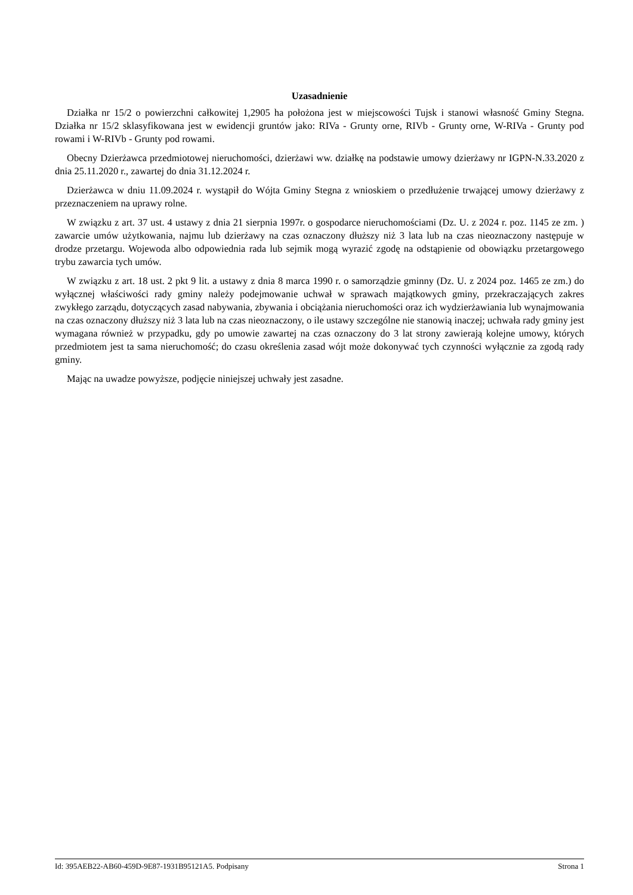Uzasadnienie
Działka nr 15/2 o powierzchni całkowitej 1,2905 ha położona jest w miejscowości Tujsk i stanowi własność Gminy Stegna. Działka nr 15/2 sklasyfikowana jest w ewidencji gruntów jako: RIVa - Grunty orne, RIVb - Grunty orne, W-RIVa - Grunty pod rowami i W-RIVb - Grunty pod rowami.
Obecny Dzierżawca przedmiotowej nieruchomości, dzierżawi ww. działkę na podstawie umowy dzierżawy nr IGPN-N.33.2020 z dnia 25.11.2020 r., zawartej do dnia 31.12.2024 r.
Dzierżawca w dniu 11.09.2024 r. wystąpił do Wójta Gminy Stegna z wnioskiem o przedłużenie trwającej umowy dzierżawy z przeznaczeniem na uprawy rolne.
W związku z art. 37 ust. 4 ustawy z dnia 21 sierpnia 1997r. o gospodarce nieruchomościami (Dz. U. z 2024 r. poz. 1145 ze zm. ) zawarcie umów użytkowania, najmu lub dzierżawy na czas oznaczony dłuższy niż 3 lata lub na czas nieoznaczony następuje w drodze przetargu. Wojewoda albo odpowiednia rada lub sejmik mogą wyrazić zgodę na odstąpienie od obowiązku przetargowego trybu zawarcia tych umów.
W związku z art. 18 ust. 2 pkt 9 lit. a ustawy z dnia 8 marca 1990 r. o samorządzie gminny (Dz. U. z 2024 poz. 1465 ze zm.) do wyłącznej właściwości rady gminy należy podejmowanie uchwał w sprawach majątkowych gminy, przekraczających zakres zwykłego zarządu, dotyczących zasad nabywania, zbywania i obciążania nieruchomości oraz ich wydzierżawiania lub wynajmowania na czas oznaczony dłuższy niż 3 lata lub na czas nieoznaczony, o ile ustawy szczególne nie stanowią inaczej; uchwała rady gminy jest wymagana również w przypadku, gdy po umowie zawartej na czas oznaczony do 3 lat strony zawierają kolejne umowy, których przedmiotem jest ta sama nieruchomość; do czasu określenia zasad wójt może dokonywać tych czynności wyłącznie za zgodą rady gminy.
Mając na uwadze powyższe, podjęcie niniejszej uchwały jest zasadne.
Id: 395AEB22-AB60-459D-9E87-1931B95121A5. Podpisany Strona 1